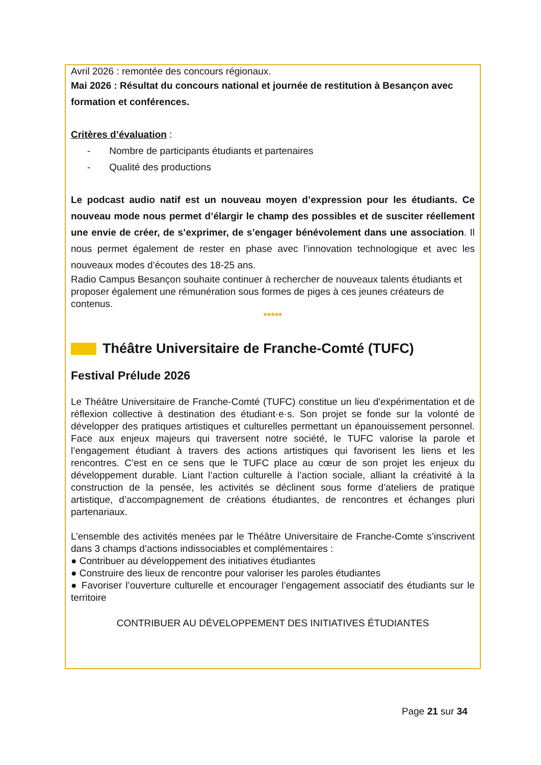Avril 2026 : remontée des concours régionaux.
Mai 2026 : Résultat du concours national et journée de restitution à Besançon avec formation et conférences.
Critères d’évaluation :
- Nombre de participants étudiants et partenaires
- Qualité des productions
Le podcast audio natif est un nouveau moyen d’expression pour les étudiants. Ce nouveau mode nous permet d’élargir le champ des possibles et de susciter réellement une envie de créer, de s’exprimer, de s’engager bénévolement dans une association. Il nous permet également de rester en phase avec l’innovation technologique et avec les nouveaux modes d’écoutes des 18-25 ans.
Radio Campus Besançon souhaite continuer à rechercher de nouveaux talents étudiants et proposer également une rémunération sous formes de piges à ces jeunes créateurs de contenus.
*****
Théâtre Universitaire de Franche-Comté (TUFC)
Festival Prélude 2026
Le Théâtre Universitaire de Franche-Comté (TUFC) constitue un lieu d'expérimentation et de réflexion collective à destination des étudiant·e·s. Son projet se fonde sur la volonté de développer des pratiques artistiques et culturelles permettant un épanouissement personnel. Face aux enjeux majeurs qui traversent notre société, le TUFC valorise la parole et l’engagement étudiant à travers des actions artistiques qui favorisent les liens et les rencontres. C’est en ce sens que le TUFC place au cœur de son projet les enjeux du développement durable. Liant l’action culturelle à l’action sociale, alliant la créativité à la construction de la pensée, les activités se déclinent sous forme d’ateliers de pratique artistique, d’accompagnement de créations étudiantes, de rencontres et échanges pluri partenariaux.
L’ensemble des activités menées par le Théâtre Universitaire de Franche-Comte s’inscrivent dans 3 champs d’actions indissociables et complémentaires :
● Contribuer au développement des initiatives étudiantes
● Construire des lieux de rencontre pour valoriser les paroles étudiantes
● Favoriser l’ouverture culturelle et encourager l’engagement associatif des étudiants sur le territoire
CONTRIBUER AU DÉVELOPPEMENT DES INITIATIVES ÉTUDIANTES
Page 21 sur 34